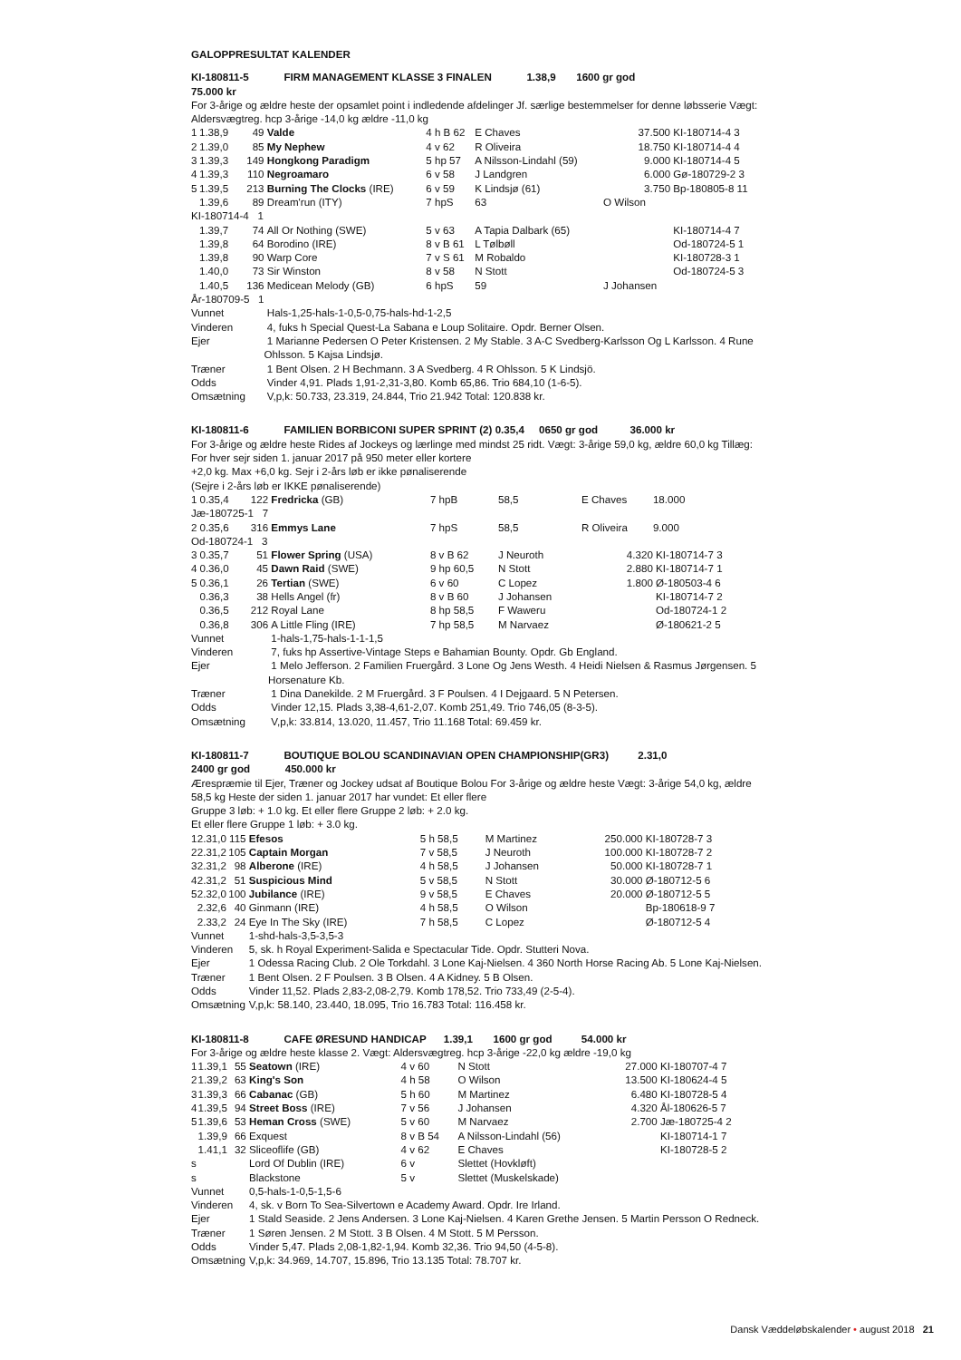GALOPPRESULTAT KALENDER
KI-180811-5 FIRM MANAGEMENT KLASSE 3 FINALEN 1.38,9 1600 gr god
75.000 kr
For 3-årige og ældre heste der opsamlet point i indledende afdelinger Jf. særlige bestemmelser for denne løbsserie Vægt: Aldersvægtreg. hcp 3-årige -14,0 kg ældre -11,0 kg
| 1 | 1.38,9 | 49 | Valde | 4 h B 62 | E Chaves | 37.500 | KI-180714-4 3 |
| 2 | 1.39,0 | 85 | My Nephew | 4 v 62 | R Oliveira | 18.750 | KI-180714-4 4 |
| 3 | 1.39,3 | 149 | Hongkong Paradigm | 5 hp 57 | A Nilsson-Lindahl (59) | 9.000 | KI-180714-4 5 |
| 4 | 1.39,3 | 110 | Negroamaro | 6 v 58 | J Landgren | 6.000 | Gø-180729-2 3 |
| 5 | 1.39,5 | 213 | Burning The Clocks (IRE) | 6 v 59 | K Lindsjø (61) | 3.750 | Bp-180805-8 11 |
| | 1.39,6 | 89 | Dream'run (ITY) | 7 hpS | 63 | O Wilson | |
| KI-180714-4 1 | | | | | | | |
| | 1.39,7 | 74 | All Or Nothing (SWE) | 5 v 63 | A Tapia Dalbark (65) | | KI-180714-4 7 |
| | 1.39,8 | 64 | Borodino (IRE) | 8 v B 61 | L Tølbøll | | Od-180724-5 1 |
| | 1.39,8 | 90 | Warp Core | 7 v S 61 | M Robaldo | | KI-180728-3 1 |
| | 1.40,0 | 73 | Sir Winston | 8 v 58 | N Stott | | Od-180724-5 3 |
| | 1.40,5 | 136 | Medicean Melody (GB) | 6 hpS | 59 | J Johansen | |
| År-180709-5 1 | | | | | | | |
| Vunnet | | | Hals-1,25-hals-1-0,5-0,75-hals-hd-1-2,5 | | | | |
| Vinderen | | | 4, fuks h Special Quest-La Sabana e Loup Solitaire. Opdr. Berner Olsen. | | | | |
| Ejer | | | 1 Marianne Pedersen O Peter Kristensen. 2 My Stable. 3 A-C Svedberg-Karlsson Og L Karlsson. 4 Rune Ohlsson. 5 Kajsa Lindsjø. | | | | |
| Træner | | | 1 Bent Olsen. 2 H Bechmann. 3 A Svedberg. 4 R Ohlsson. 5 K Lindsjö. | | | | |
| Odds | | | Vinder 4,91. Plads 1,91-2,31-3,80. Komb 65,86. Trio 684,10 (1-6-5). | | | | |
| Omsætning | | | V,p,k: 50.733, 23.319, 24.844, Trio 21.942 Total: 120.838 kr. | | | | |
KI-180811-6 FAMILIEN BORBICONI SUPER SPRINT (2) 0.35,4 0650 gr god 36.000 kr
For 3-årige og ældre heste Rides af Jockeys og lærlinge med mindst 25 ridt. Vægt: 3-årige 59,0 kg, ældre 60,0 kg Tillæg: For hver sejr siden 1. januar 2017 på 950 meter eller kortere
+2,0 kg. Max +6,0 kg. Sejr i 2-års løb er ikke pønaliserende
(Sejre i 2-års løb er IKKE pønaliserende)
| 1 | 0.35,4 | 122 | Fredricka (GB) | 7 hpB | 58,5 | E Chaves | 18.000 |
| Jæ-180725-1 7 | | | | | | | |
| 2 | 0.35,6 | 316 | Emmys Lane | 7 hpS | 58,5 | R Oliveira | 9.000 |
| Od-180724-1 3 | | | | | | | |
| 3 | 0.35,7 | 51 | Flower Spring (USA) | 8 v B 62 | J Neuroth | 4.320 | KI-180714-7 3 |
| 4 | 0.36,0 | 45 | Dawn Raid (SWE) | 9 hp 60,5 | N Stott | 2.880 | KI-180714-7 1 |
| 5 | 0.36,1 | 26 | Tertian (SWE) | 6 v 60 | C Lopez | 1.800 | Ø-180503-4 6 |
| | 0.36,3 | 38 | Hells Angel (fr) | 8 v B 60 | J Johansen | | KI-180714-7 2 |
| | 0.36,5 | 212 | Royal Lane | 8 hp 58,5 | F Waweru | | Od-180724-1 2 |
| | 0.36,8 | 306 | A Little Fling (IRE) | 7 hp 58,5 | M Narvaez | | Ø-180621-2 5 |
| Vunnet | | | 1-hals-1,75-hals-1-1-1,5 | | | | |
| Vinderen | | | 7, fuks hp Assertive-Vintage Steps e Bahamian Bounty. Opdr. Gb England. | | | | |
| Ejer | | | 1 Melo Jefferson. 2 Familien Fruergård. 3 Lone Og Jens Westh. 4 Heidi Nielsen & Rasmus Jørgensen. 5 Horsenature Kb. | | | | |
| Træner | | | 1 Dina Danekilde. 2 M Fruergård. 3 F Poulsen. 4 I Dejgaard. 5 N Petersen. | | | | |
| Odds | | | Vinder 12,15. Plads 3,38-4,61-2,07. Komb 251,49. Trio 746,05 (8-3-5). | | | | |
| Omsætning | | | V,p,k: 33.814, 13.020, 11.457, Trio 11.168 Total: 69.459 kr. | | | | |
KI-180811-7 BOUTIQUE BOLOU SCANDINAVIAN OPEN CHAMPIONSHIP(GR3) 2.31,0
2400 gr god 450.000 kr
Ærespræmie til Ejer, Træner og Jockey udsat af Boutique Bolou For 3-årige og ældre heste Vægt: 3-årige 54,0 kg, ældre 58,5 kg Heste der siden 1. januar 2017 har vundet: Et eller flere
Gruppe 3 løb: + 1.0 kg. Et eller flere Gruppe 2 løb: + 2.0 kg.
Et eller flere Gruppe 1 løb: + 3.0 kg.
| 1 | 2.31,0 | 115 | Efesos | 5 h 58,5 | M Martinez | 250.000 | KI-180728-7 3 |
| 2 | 2.31,2 | 105 | Captain Morgan | 7 v 58,5 | J Neuroth | 100.000 | KI-180728-7 2 |
| 3 | 2.31,2 | 98 | Alberone (IRE) | 4 h 58,5 | J Johansen | 50.000 | KI-180728-7 1 |
| 4 | 2.31,2 | 51 | Suspicious Mind | 5 v 58,5 | N Stott | 30.000 | Ø-180712-5 6 |
| 5 | 2.32,0 | 100 | Jubilance (IRE) | 9 v 58,5 | E Chaves | 20.000 | Ø-180712-5 5 |
| | 2.32,6 | 40 | Ginmann (IRE) | 4 h 58,5 | O Wilson | | Bp-180618-9 7 |
| | 2.33,2 | 24 | Eye In The Sky (IRE) | 7 h 58,5 | C Lopez | | Ø-180712-5 4 |
| Vunnet | | | 1-shd-hals-3,5-3,5-3 | | | | |
| Vinderen | | | 5, sk. h Royal Experiment-Salida e Spectacular Tide. Opdr. Stutteri Nova. | | | | |
| Ejer | | | 1 Odessa Racing Club. 2 Ole Torkdahl. 3 Lone Kaj-Nielsen. 4 360 North Horse Racing Ab. 5 Lone Kaj-Nielsen. | | | | |
| Træner | | | 1 Bent Olsen. 2 F Poulsen. 3 B Olsen. 4 A Kidney. 5 B Olsen. | | | | |
| Odds | | | Vinder 11,52. Plads 2,83-2,08-2,79. Komb 178,52. Trio 733,49 (2-5-4). | | | | |
| Omsætning | | | V,p,k: 58.140, 23.440, 18.095, Trio 16.783 Total: 116.458 kr. | | | | |
KI-180811-8 CAFE ØRESUND HANDICAP 1.39,1 1600 gr god 54.000 kr
For 3-årige og ældre heste klasse 2. Vægt: Aldersvægtreg. hcp 3-årige -22,0 kg ældre -19,0 kg
| 1 | 1.39,1 | 55 | Seatown (IRE) | 4 v 60 | N Stott | 27.000 | KI-180707-4 7 |
| 2 | 1.39,2 | 63 | King's Son | 4 h 58 | O Wilson | 13.500 | KI-180624-4 5 |
| 3 | 1.39,3 | 66 | Cabanac (GB) | 5 h 60 | M Martinez | 6.480 | KI-180728-5 4 |
| 4 | 1.39,5 | 94 | Street Boss (IRE) | 7 v 56 | J Johansen | 4.320 | Ål-180626-5 7 |
| 5 | 1.39,6 | 53 | Heman Cross (SWE) | 5 v 60 | M Narvaez | 2.700 | Jæ-180725-4 2 |
| | 1.39,9 | 66 | Exquest | 8 v B 54 | A Nilsson-Lindahl (56) | | KI-180714-1 7 |
| | 1.41,1 | 32 | Sliceoflife (GB) | 4 v 62 | E Chaves | | KI-180728-5 2 |
| s | | | Lord Of Dublin (IRE) | 6 v | Slettet (Hovkløft) | | |
| s | | | Blackstone | 5 v | Slettet (Muskelskade) | | |
| Vunnet | | | 0,5-hals-1-0,5-1,5-6 | | | | |
| Vinderen | | | 4, sk. v Born To Sea-Silvertown e Academy Award. Opdr. Ire Irland. | | | | |
| Ejer | | | 1 Stald Seaside. 2 Jens Andersen. 3 Lone Kaj-Nielsen. 4 Karen Grethe Jensen. 5 Martin Persson O Redneck. | | | | |
| Træner | | | 1 Søren Jensen. 2 M Stott. 3 B Olsen. 4 M Stott. 5 M Persson. | | | | |
| Odds | | | Vinder 5,47. Plads 2,08-1,82-1,94. Komb 32,36. Trio 94,50 (4-5-8). | | | | |
| Omsætning | | | V,p,k: 34.969, 14.707, 15.896, Trio 13.135 Total: 78.707 kr. | | | | |
Dansk Væddeløbskalender • august 2018 21